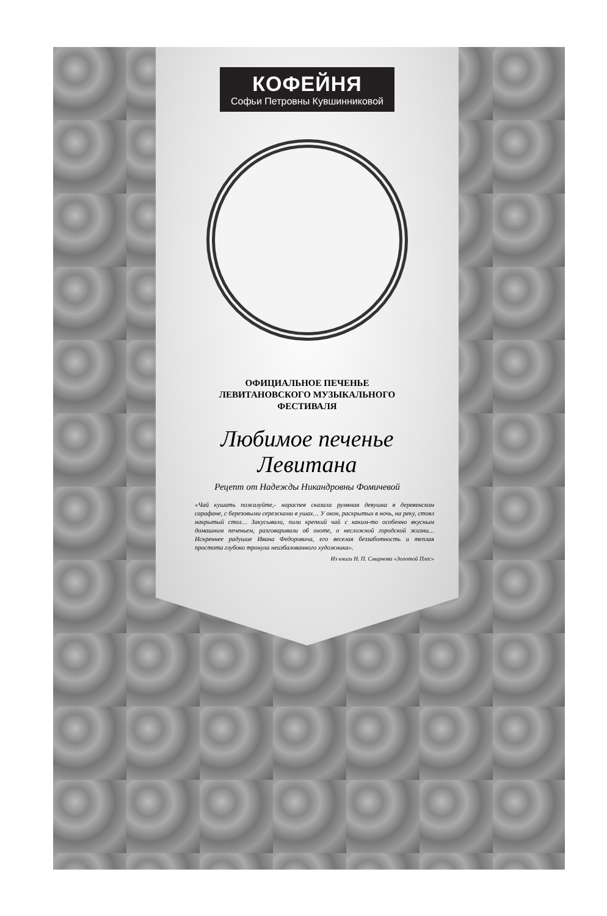КОФЕЙНЯ
Софьи Петровны Кувшинниковой
ОФИЦИАЛЬНОЕ ПЕЧЕНЬЕ
ЛЕВИТАНОВСКОГО МУЗЫКАЛЬНОГО
ФЕСТИВАЛЯ
Любимое печенье
Левитана
Рецепт от Надежды Никандровны Фомичевой
«Чай кушать пожалуйте,- нараспев сказала румяная девушка в деревенском сарафане, с березовыми сережками в ушах… У окон, раскрытых в ночь, на реку, стоял накрытый стол… Закусывали, пили крепкий чай с каким-то особенно вкусным домашним печеньем, разговаривали об охоте, о несложной городской жизни… Искреннее радушие Ивана Федоровича, его веселая беззаботность и теплая простота глубоко тронула неизбалованного художника».
Из книги Н. П. Смирнова «Золотой Плес»